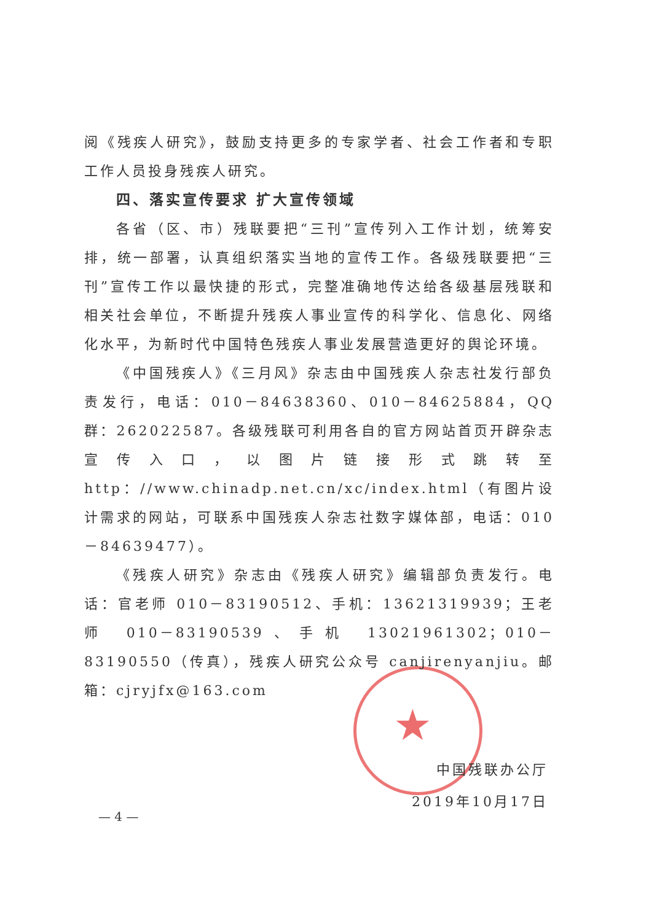★
阅《残疾人研究》，鼓励支持更多的专家学者、社会工作者和专职工作人员投身残疾人研究。
四、落实宣传要求 扩大宣传领域
各省（区、市）残联要把“三刊”宣传列入工作计划，统筹安排，统一部署，认真组织落实当地的宣传工作。各级残联要把“三刊”宣传工作以最快捷的形式，完整准确地传达给各级基层残联和相关社会单位，不断提升残疾人事业宣传的科学化、信息化、网络化水平，为新时代中国特色残疾人事业发展营造更好的舆论环境。
《中国残疾人》《三月风》杂志由中国残疾人杂志社发行部负责发行，电话：010－84638360、010－84625884，QQ群：262022587。各级残联可利用各自的官方网站首页开辟杂志宣传入口，以图片链接形式跳转至http：//www.chinadp.net.cn/xc/index.html（有图片设计需求的网站，可联系中国残疾人杂志社数字媒体部，电话：010－84639477）。
《残疾人研究》杂志由《残疾人研究》编辑部负责发行。电话：官老师 010－83190512、手机：13621319939；王老师 010－83190539、手机 13021961302；010－83190550（传真），残疾人研究公众号 canjirenyanjiu。邮箱：cjryjfx@163.com
中国残联办公厅
2019年10月17日
— 4 —